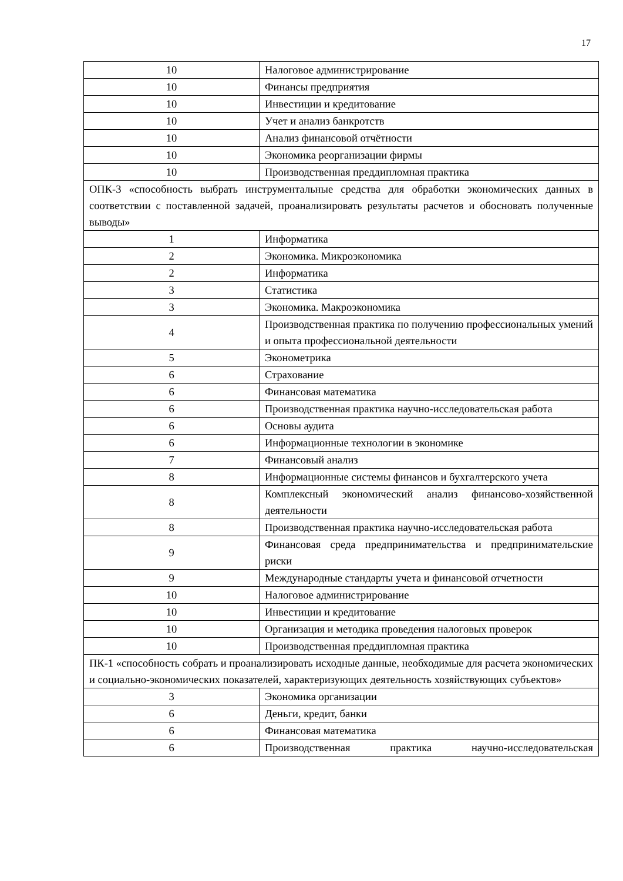17
| 10 | Налоговое администрирование |
| 10 | Финансы предприятия |
| 10 | Инвестиции и кредитование |
| 10 | Учет и анализ банкротств |
| 10 | Анализ финансовой отчётности |
| 10 | Экономика реорганизации фирмы |
| 10 | Производственная преддипломная практика |
| ОПК-3 «способность выбрать инструментальные средства для обработки экономических данных в соответствии с поставленной задачей, проанализировать результаты расчетов и обосновать полученные выводы» | |
| 1 | Информатика |
| 2 | Экономика. Микроэкономика |
| 2 | Информатика |
| 3 | Статистика |
| 3 | Экономика. Макроэкономика |
| 4 | Производственная практика по получению профессиональных умений и опыта профессиональной деятельности |
| 5 | Эконометрика |
| 6 | Страхование |
| 6 | Финансовая математика |
| 6 | Производственная практика научно-исследовательская работа |
| 6 | Основы аудита |
| 6 | Информационные технологии в экономике |
| 7 | Финансовый анализ |
| 8 | Информационные системы финансов и бухгалтерского учета |
| 8 | Комплексный экономический анализ финансово-хозяйственной деятельности |
| 8 | Производственная практика научно-исследовательская работа |
| 9 | Финансовая среда предпринимательства и предпринимательские риски |
| 9 | Международные стандарты учета и финансовой отчетности |
| 10 | Налоговое администрирование |
| 10 | Инвестиции и кредитование |
| 10 | Организация и методика проведения налоговых проверок |
| 10 | Производственная преддипломная практика |
| ПК-1 «способность собрать и проанализировать исходные данные, необходимые для расчета экономических и социально-экономических показателей, характеризующих деятельность хозяйствующих субъектов» | |
| 3 | Экономика организации |
| 6 | Деньги, кредит, банки |
| 6 | Финансовая математика |
| 6 | Производственная практика научно-исследовательская |